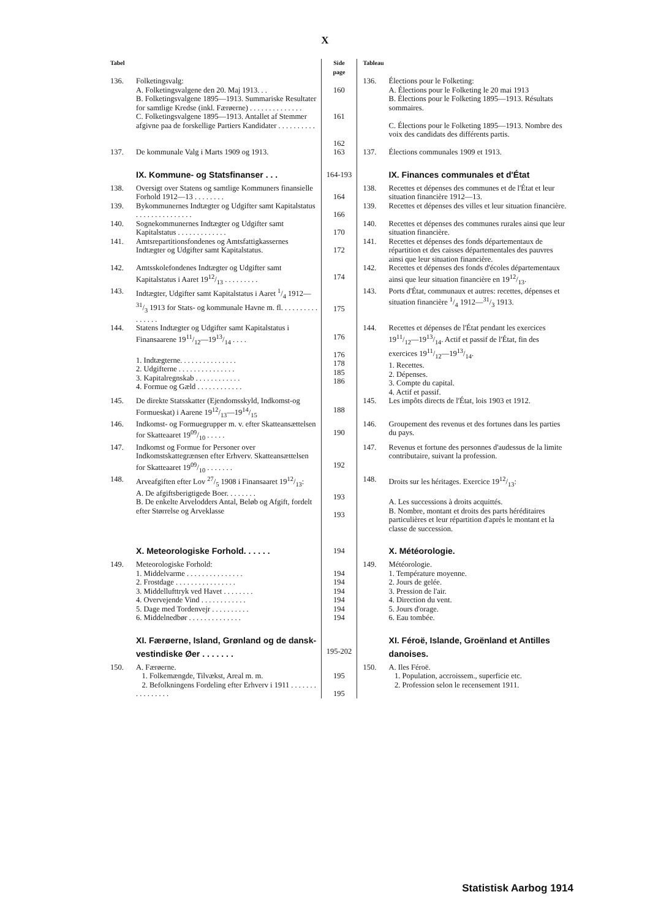X
| Tabel | | Side page | Tableau | |
| 136. | Folketingsvalg: A. Folketingsvalgene den 20. Maj 1913. . . B. Folketingsvalgene 1895—1913. Summariske Resultater for samtlige Kredse (inkl. Færøerne) . . . . . . . . . . . . . . C. Folketingsvalgene 1895—1913. Antallet af Stemmer afgivne paa de forskellige Partiers Kandidater . . . . . . . . . . | 160 161 162 | 136. | Élections pour le Folketing: A. Élections pour le Folketing le 20 mai 1913 B. Élections pour le Folketing 1895—1913. Résultats sommaires. C. Élections pour le Folketing 1895—1913. Nombre des voix des candidats des différents partis. |
| 137. | De kommunale Valg i Marts 1909 og 1913. | 163 | 137. | Élections communales 1909 et 1913. |
| | IX. Kommune- og Statsfinanser . . . | 164-193 | | IX. Finances communales et d'État |
| 138. | Oversigt over Statens og samtlige Kommuners finansielle Forhold 1912—13 . . . . . . . . | 164 | 138. | Recettes et dépenses des communes et de l'État et leur situation financière 1912—13. |
| 139. | Bykommunernes Indtægter og Udgifter samt Kapitalstatus . . . . . . . . . . . . . . . | 166 | 139. | Recettes et dépenses des villes et leur situation financière. |
| 140. | Sognekommunernes Indtægter og Udgifter samt Kapitalstatus . . . . . . . . . . . . . | 170 | 140. | Recettes et dépenses des communes rurales ainsi que leur situation financière. |
| 141. | Amtsrepartitionsfondenes og Amtsfattigkassernes Indtægter og Udgifter samt Kapitalstatus. | 172 | 141. | Recettes et dépenses des fonds départementaux de répartition et des caisses départementales des pauvres ainsi que leur situation financière. |
| 142. | Amtsskolefondenes Indtægter og Udgifter samt Kapitalstatus i Aaret 1912/13 . . . . . . . . . | 174 | 142. | Recettes et dépenses des fonds d'écoles départementaux ainsi que leur situation financière en 1912/13. |
| 143. | Indtægter, Udgifter samt Kapitalstatus i Aaret 1/4 1912—31/3 1913 for Stats- og kommunale Havne m. fl. . . . . . . . . . . . . . . . | 175 | 143. | Ports d'État, communaux et autres: recettes, dépenses et situation financière 1/4 1912—31/3 1913. |
| 144. | Statens Indtægter og Udgifter samt Kapitalstatus i Finansaarene 1911/12—1913/14 . . . . 1. Indtægterne. . . . . . . . . . . . . . . 2. Udgifterne . . . . . . . . . . . . . . . 3. Kapitalregnskab . . . . . . . . . . . . 4. Formue og Gæld . . . . . . . . . . . . | 176 176 178 185 186 | 144. | Recettes et dépenses de l'État pendant les exercices 1911/12—1913/14. Actif et passif de l'État, fin des exercices 1911/12—1913/14. 1. Recettes. 2. Dépenses. 3. Compte du capital. 4. Actif et passif. |
| 145. | De direkte Statsskatter (Ejendomsskyld, Indkomst-og Formueskat) i Aarene 1912/13—1914/15 | 188 | 145. | Les impôts directs de l'État, lois 1903 et 1912. |
| 146. | Indkomst- og Formuegrupper m. v. efter Skatteansættelsen for Skatteaaret 1909/10 . . . . . | 190 | 146. | Groupement des revenus et des fortunes dans les parties du pays. |
| 147. | Indkomst og Formue for Personer over Indkomstskattegrænsen efter Erhverv. Skatteansættelsen for Skatteaaret 1909/10 . . . . . . . | 192 | 147. | Revenus et fortune des personnes d'audessus de la limite contributaire, suivant la profession. |
| 148. | Arveafgiften efter Lov 27/5 1908 i Finansaaret 1912/13: A. De afgiftsberigtigede Boer. . . . . . . . B. De enkelte Arvelodders Antal, Beløb og Afgift, fordelt efter Størrelse og Arveklasse | 193 193 | 148. | Droits sur les héritages. Exercice 1912/13: A. Les successions à droits acquittés. B. Nombre, montant et droits des parts héréditaires particulières et leur répartition d'après le montant et la classe de succession. |
| | X. Meteorologiske Forhold. . . . . . | 194 | | X. Météorologie. |
| 149. | Meteorologiske Forhold: 1. Middelvarme . . . . . . . . . . . . . . . 2. Frostdage . . . . . . . . . . . . . . . . 3. Middellufttryk ved Havet . . . . . . . . 4. Overvejende Vind . . . . . . . . . . . . 5. Dage med Tordenvejr . . . . . . . . . . 6. Middelnedbør . . . . . . . . . . . . . . | 194 194 194 194 194 194 | 149. | Météorologie. 1. Température moyenne. 2. Jours de gelée. 3. Pression de l'air. 4. Direction du vent. 5. Jours d'orage. 6. Eau tombée. |
| | XI. Færøerne, Island, Grønland og de dansk-vestindiske Øer . . . . . . . | 195-202 | | XI. Féroë, Islande, Groënland et Antilles danoises. |
| 150. | A. Færøerne. 1. Folkemængde, Tilvækst, Areal m. m. 2. Befolkningens Fordeling efter Erhverv i 1911 . . . . . . . . . . . . . . . . | 195 195 | 150. | A. Iles Féroë. 1. Population, accroissem., superficie etc. 2. Profession selon le recensement 1911. |
Statistisk Aarbog 1914